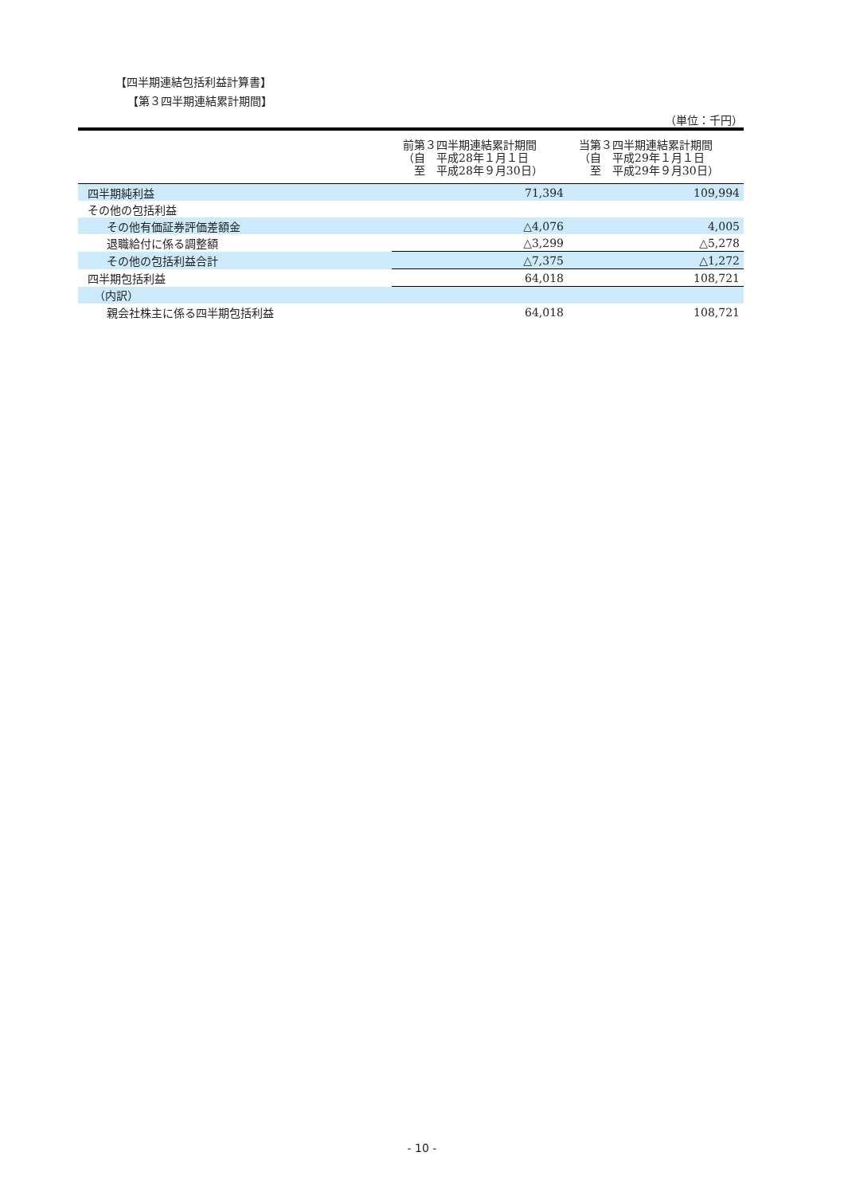【四半期連結包括利益計算書】
【第３四半期連結累計期間】
（単位：千円）
| | 前第３四半期連結累計期間 （自 平成28年１月１日 至 平成28年９月30日） | 当第３四半期連結累計期間 （自 平成29年１月１日 至 平成29年９月30日） |
| --- | --- | --- |
| 四半期純利益 | 71,394 | 109,994 |
| その他の包括利益 | | |
| その他有価証券評価差額金 | △4,076 | 4,005 |
| 退職給付に係る調整額 | △3,299 | △5,278 |
| その他の包括利益合計 | △7,375 | △1,272 |
| 四半期包括利益 | 64,018 | 108,721 |
| （内訳） | | |
| 親会社株主に係る四半期包括利益 | 64,018 | 108,721 |
- 10 -